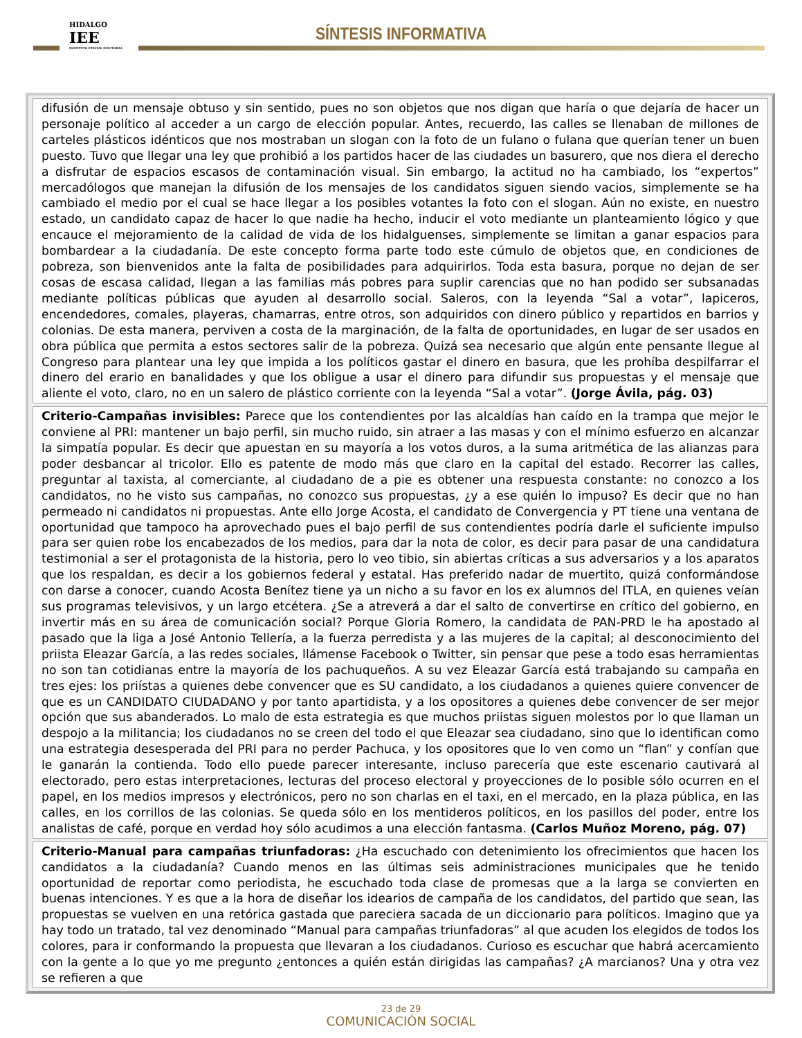HIDALGO
IEE
INSTITUTO ESTATAL ELECTORAL
SÍNTESIS INFORMATIVA
| difusión de un mensaje obtuso y sin sentido, pues no son objetos que nos digan que haría o que dejaría de hacer un personaje político al acceder a un cargo de elección popular. Antes, recuerdo, las calles se llenaban de millones de carteles plásticos idénticos que nos mostraban un slogan con la foto de un fulano o fulana que querían tener un buen puesto. Tuvo que llegar una ley que prohibió a los partidos hacer de las ciudades un basurero, que nos diera el derecho a disfrutar de espacios escasos de contaminación visual. Sin embargo, la actitud no ha cambiado, los “expertos” mercadólogos que manejan la difusión de los mensajes de los candidatos siguen siendo vacios, simplemente se ha cambiado el medio por el cual se hace llegar a los posibles votantes la foto con el slogan. Aún no existe, en nuestro estado, un candidato capaz de hacer lo que nadie ha hecho, inducir el voto mediante un planteamiento lógico y que encauce el mejoramiento de la calidad de vida de los hidalguenses, simplemente se limitan a ganar espacios para bombardear a la ciudadanía. De este concepto forma parte todo este cúmulo de objetos que, en condiciones de pobreza, son bienvenidos ante la falta de posibilidades para adquirirlos. Toda esta basura, porque no dejan de ser cosas de escasa calidad, llegan a las familias más pobres para suplir carencias que no han podido ser subsanadas mediante políticas públicas que ayuden al desarrollo social. Saleros, con la leyenda “Sal a votar”, lapiceros, encendedores, comales, playeras, chamarras, entre otros, son adquiridos con dinero público y repartidos en barrios y colonias. De esta manera, perviven a costa de la marginación, de la falta de oportunidades, en lugar de ser usados en obra pública que permita a estos sectores salir de la pobreza. Quizá sea necesario que algún ente pensante llegue al Congreso para plantear una ley que impida a los políticos gastar el dinero en basura, que les prohíba despilfarrar el dinero del erario en banalidades y que los obligue a usar el dinero para difundir sus propuestas y el mensaje que aliente el voto, claro, no en un salero de plástico corriente con la leyenda “Sal a votar”. (Jorge Ávila, pág. 03) |
| Criterio-Campañas invisibles: Parece que los contendientes por las alcaldías han caído en la trampa que mejor le conviene al PRI: mantener un bajo perfil, sin mucho ruido, sin atraer a las masas y con el mínimo esfuerzo en alcanzar la simpatía popular. Es decir que apuestan en su mayoría a los votos duros, a la suma aritmética de las alianzas para poder desbancar al tricolor. Ello es patente de modo más que claro en la capital del estado. Recorrer las calles, preguntar al taxista, al comerciante, al ciudadano de a pie es obtener una respuesta constante: no conozco a los candidatos, no he visto sus campañas, no conozco sus propuestas, ¿y a ese quién lo impuso? Es decir que no han permeado ni candidatos ni propuestas. Ante ello Jorge Acosta, el candidato de Convergencia y PT tiene una ventana de oportunidad que tampoco ha aprovechado pues el bajo perfil de sus contendientes podría darle el suficiente impulso para ser quien robe los encabezados de los medios, para dar la nota de color, es decir para pasar de una candidatura testimonial a ser el protagonista de la historia, pero lo veo tibio, sin abiertas críticas a sus adversarios y a los aparatos que los respaldan, es decir a los gobiernos federal y estatal. Has preferido nadar de muertito, quizá conformándose con darse a conocer, cuando Acosta Benítez tiene ya un nicho a su favor en los ex alumnos del ITLA, en quienes veían sus programas televisivos, y un largo etcétera. ¿Se a atreverá a dar el salto de convertirse en crítico del gobierno, en invertir más en su área de comunicación social? Porque Gloria Romero, la candidata de PAN-PRD le ha apostado al pasado que la liga a José Antonio Tellería, a la fuerza perredista y a las mujeres de la capital; al desconocimiento del priista Eleazar García, a las redes sociales, llámense Facebook o Twitter, sin pensar que pese a todo esas herramientas no son tan cotidianas entre la mayoría de los pachuqueños. A su vez Eleazar García está trabajando su campaña en tres ejes: los priístas a quienes debe convencer que es SU candidato, a los ciudadanos a quienes quiere convencer de que es un CANDIDATO CIUDADANO y por tanto apartidista, y a los opositores a quienes debe convencer de ser mejor opción que sus abanderados. Lo malo de esta estrategia es que muchos priistas siguen molestos por lo que llaman un despojo a la militancia; los ciudadanos no se creen del todo el que Eleazar sea ciudadano, sino que lo identifican como una estrategia desesperada del PRI para no perder Pachuca, y los opositores que lo ven como un “flan” y confían que le ganarán la contienda. Todo ello puede parecer interesante, incluso parecería que este escenario cautivará al electorado, pero estas interpretaciones, lecturas del proceso electoral y proyecciones de lo posible sólo ocurren en el papel, en los medios impresos y electrónicos, pero no son charlas en el taxi, en el mercado, en la plaza pública, en las calles, en los corrillos de las colonias. Se queda sólo en los mentideros políticos, en los pasillos del poder, entre los analistas de café, porque en verdad hoy sólo acudimos a una elección fantasma. (Carlos Muñoz Moreno, pág. 07) |
| Criterio-Manual para campañas triunfadoras: ¿Ha escuchado con detenimiento los ofrecimientos que hacen los candidatos a la ciudadanía? Cuando menos en las últimas seis administraciones municipales que he tenido oportunidad de reportar como periodista, he escuchado toda clase de promesas que a la larga se convierten en buenas intenciones. Y es que a la hora de diseñar los idearios de campaña de los candidatos, del partido que sean, las propuestas se vuelven en una retórica gastada que pareciera sacada de un diccionario para políticos. Imagino que ya hay todo un tratado, tal vez denominado “Manual para campañas triunfadoras” al que acuden los elegidos de todos los colores, para ir conformando la propuesta que llevaran a los ciudadanos. Curioso es escuchar que habrá acercamiento con la gente a lo que yo me pregunto ¿entonces a quién están dirigidas las campañas? ¿A marcianos? Una y otra vez se refieren a que |
23 de 29
COMUNICACIÓN SOCIAL